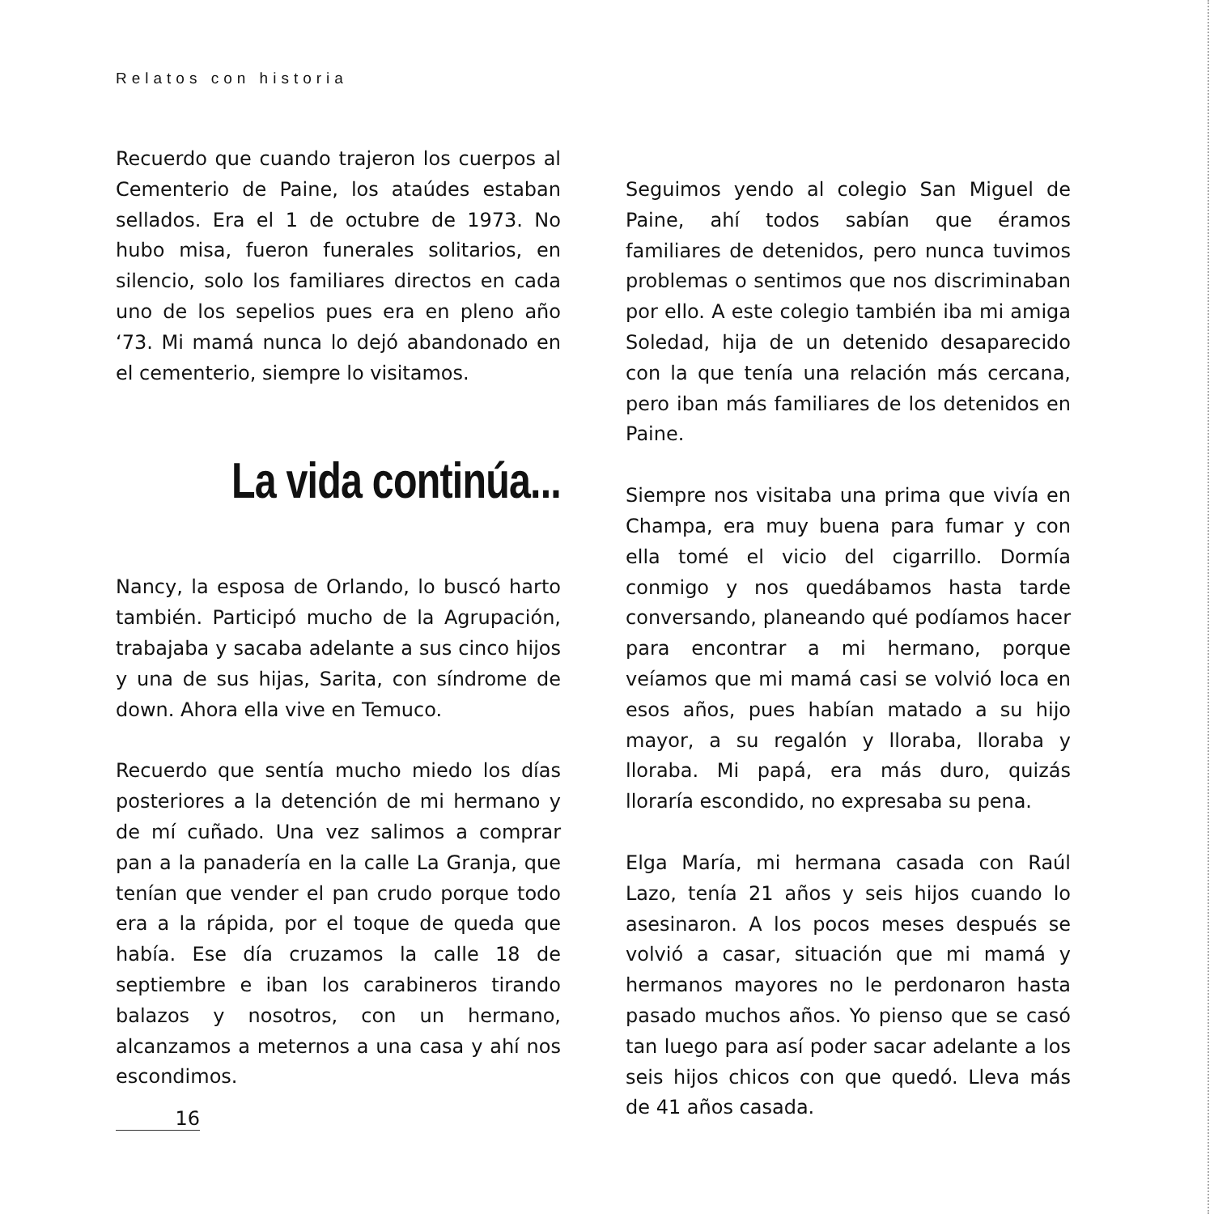Relatos con historia
Recuerdo que cuando trajeron los cuerpos al Cementerio de Paine, los ataúdes estaban sellados. Era el 1 de octubre de 1973. No hubo misa, fueron funerales solitarios, en silencio, solo los familiares directos en cada uno de los sepelios pues era en pleno año ‘73. Mi mamá nunca lo dejó abandonado en el cementerio, siempre lo visitamos.
La vida continúa...
Nancy, la esposa de Orlando, lo buscó harto también. Participó mucho de la Agrupación, trabajaba y sacaba adelante a sus cinco hijos y una de sus hijas, Sarita, con síndrome de down. Ahora ella vive en Temuco.
Recuerdo que sentía mucho miedo los días posteriores a la detención de mi hermano y de mí cuñado. Una vez salimos a comprar pan a la panadería en la calle La Granja, que tenían que vender el pan crudo porque todo era a la rápida, por el toque de queda que había. Ese día cruzamos la calle 18 de septiembre e iban los carabineros tirando balazos y nosotros, con un hermano, alcanzamos a meternos a una casa y ahí nos escondimos.
Seguimos yendo al colegio San Miguel de Paine, ahí todos sabían que éramos familiares de detenidos, pero nunca tuvimos problemas o sentimos que nos discriminaban por ello. A este colegio también iba mi amiga Soledad, hija de un detenido desaparecido con la que tenía una relación más cercana, pero iban más familiares de los detenidos en Paine.
Siempre nos visitaba una prima que vivía en Champa, era muy buena para fumar y con ella tomé el vicio del cigarrillo. Dormía conmigo y nos quedábamos hasta tarde conversando, planeando qué podíamos hacer para encontrar a mi hermano, porque veíamos que mi mamá casi se volvió loca en esos años, pues habían matado a su hijo mayor, a su regalón y lloraba, lloraba y lloraba. Mi papá, era más duro, quizás lloraría escondido, no expresaba su pena.
Elga María, mi hermana casada con Raúl Lazo, tenía 21 años y seis hijos cuando lo asesinaron. A los pocos meses después se volvió a casar, situación que mi mamá y hermanos mayores no le perdonaron hasta pasado muchos años. Yo pienso que se casó tan luego para así poder sacar adelante a los seis hijos chicos con que quedó. Lleva más de 41 años casada.
16